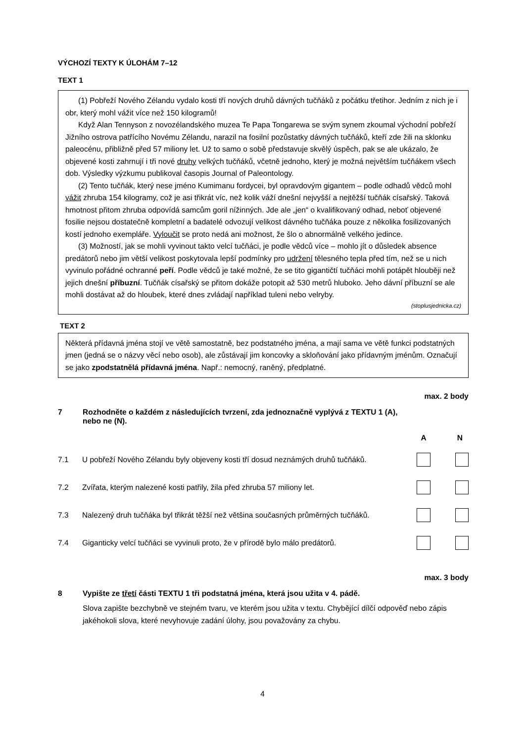VÝCHOZÍ TEXTY K ÚLOHÁM 7–12
TEXT 1
(1) Pobřeží Nového Zélandu vydalo kosti tří nových druhů dávných tučňáků z počátku třetihor. Jedním z nich je i obr, který mohl vážit více než 150 kilogramů!
Když Alan Tennyson z novozélandského muzea Te Papa Tongarewa se svým synem zkoumal východní pobřeží Jižního ostrova patřícího Novému Zélandu, narazil na fosilní pozůstatky dávných tučňáků, kteří zde žili na sklonku paleocénu, přibližně před 57 miliony let. Už to samo o sobě představuje skvělý úspěch, pak se ale ukázalo, že objevené kosti zahrnují i tři nové druhy velkých tučňáků, včetně jednoho, který je možná největším tučňákem všech dob. Výsledky výzkumu publikoval časopis Journal of Paleontology.
(2) Tento tučňák, který nese jméno Kumimanu fordycei, byl opravdovým gigantem – podle odhadů vědců mohl vážit zhruba 154 kilogramy, což je asi třikrát víc, než kolik váží dnešní nejvyšší a nejtěžší tučňák císařský. Taková hmotnost přitom zhruba odpovídá samcům goril nížinných. Jde ale „jen“ o kvalifikovaný odhad, neboť objevené fosilie nejsou dostatečně kompletní a badatelé odvozují velikost dávného tučňáka pouze z několika fosilizovaných kostí jednoho exempláře. Vyloučit se proto nedá ani možnost, že šlo o abnormálně velkého jedince.
(3) Možností, jak se mohli vyvinout takto velcí tučňáci, je podle vědců více – mohlo jít o důsledek absence predátorů nebo jim větší velikost poskytovala lepší podmínky pro udržení tělesného tepla před tím, než se u nich vyvinulo pořádné ochranné peří. Podle vědců je také možné, že se tito gigantičtí tučňáci mohli potápět hlouběji než jejich dnešní příbuzní. Tučňák císařský se přitom dokáže potopit až 530 metrů hluboko. Jeho dávní příbuzní se ale mohli dostávat až do hloubek, které dnes zvládají například tuleni nebo velryby.
(stoplusjednicka.cz)
TEXT 2
Některá přídavná jména stojí ve větě samostatně, bez podstatného jména, a mají sama ve větě funkci podstatných jmen (jedná se o názvy věcí nebo osob), ale zůstávají jim koncovky a skloňování jako přídavným jménům. Označují se jako zpodstatnělá přídavná jména. Např.: nemocný, raněný, předplatné.
max. 2 body
7 Rozhodněte o každém z následujících tvrzení, zda jednoznačně vyplývá z TEXTU 1 (A),
nebo ne (N).
A N
7.1 U pobřeží Nového Zélandu byly objeveny kosti tří dosud neznámých druhů tučňáků.
7.2 Zvířata, kterým nalezené kosti patřily, žila před zhruba 57 miliony let.
7.3 Nalezený druh tučňáka byl třikrát těžší než většina současných průměrných tučňáků.
7.4 Giganticky velcí tučňáci se vyvinuli proto, že v přírodě bylo málo predátorů.
max. 3 body
8 Vypište ze třetí části TEXTU 1 tři podstatná jména, která jsou užita v 4. pádě.
Slova zapište bezchybně ve stejném tvaru, ve kterém jsou užita v textu. Chybějící dílčí odpověď nebo zápis jakéhokoli slova, které nevyhovuje zadání úlohy, jsou považovány za chybu.
4